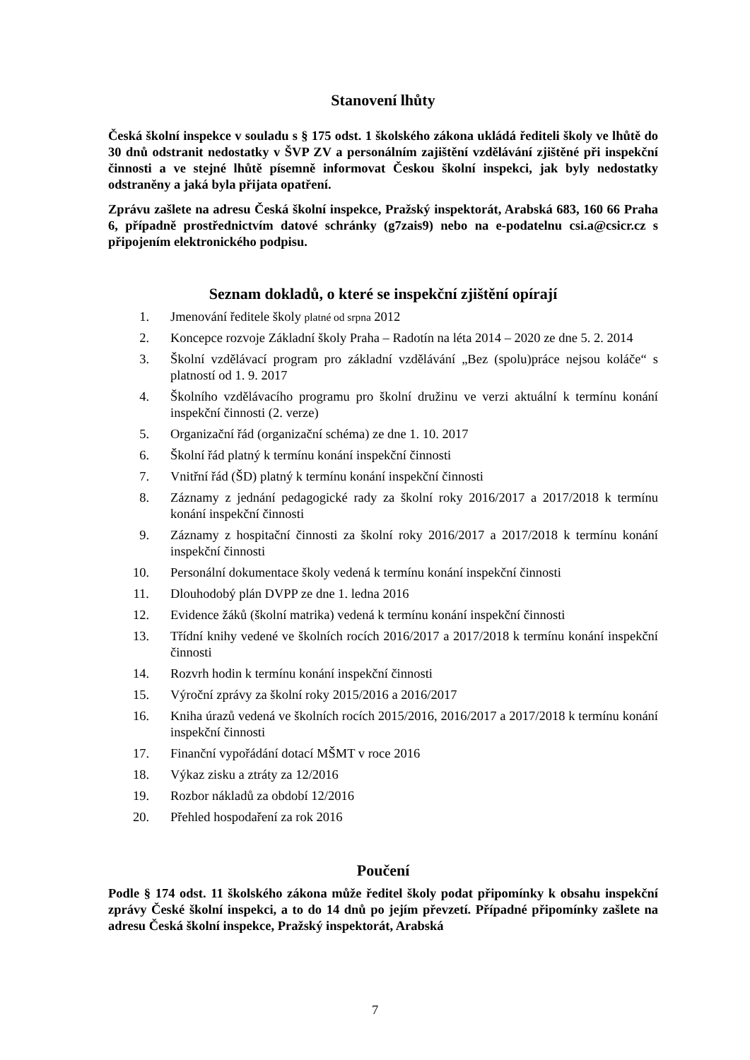Stanovení lhůty
Česká školní inspekce v souladu s § 175 odst. 1 školského zákona ukládá řediteli školy ve lhůtě do 30 dnů odstranit nedostatky v ŠVP ZV a personálním zajištění vzdělávání zjištěné při inspekční činnosti a ve stejné lhůtě písemně informovat Českou školní inspekci, jak byly nedostatky odstraněny a jaká byla přijata opatření.
Zprávu zašlete na adresu Česká školní inspekce, Pražský inspektorát, Arabská 683, 160 66 Praha 6, případně prostřednictvím datové schránky (g7zais9) nebo na e-podatelnu csi.a@csicr.cz s připojením elektronického podpisu.
Seznam dokladů, o které se inspekční zjištění opírají
1. Jmenování ředitele školy platné od srpna 2012
2. Koncepce rozvoje Základní školy Praha – Radotín na léta 2014 – 2020 ze dne 5. 2. 2014
3. Školní vzdělávací program pro základní vzdělávání „Bez (spolu)práce nejsou koláče“ s platností od 1. 9. 2017
4. Školního vzdělávacího programu pro školní družinu ve verzi aktuální k termínu konání inspekční činnosti (2. verze)
5. Organizační řád (organizační schéma) ze dne 1. 10. 2017
6. Školní řád platný k termínu konání inspekční činnosti
7. Vnitřní řád (ŠD) platný k termínu konání inspekční činnosti
8. Záznamy z jednání pedagogické rady za školní roky 2016/2017 a 2017/2018 k termínu konání inspekční činnosti
9. Záznamy z hospitační činnosti za školní roky 2016/2017 a 2017/2018 k termínu konání inspekční činnosti
10. Personální dokumentace školy vedená k termínu konání inspekční činnosti
11. Dlouhodobý plán DVPP ze dne 1. ledna 2016
12. Evidence žáků (školní matrika) vedená k termínu konání inspekční činnosti
13. Třídní knihy vedené ve školních rocích 2016/2017 a 2017/2018 k termínu konání inspekční činnosti
14. Rozvrh hodin k termínu konání inspekční činnosti
15. Výroční zprávy za školní roky 2015/2016 a 2016/2017
16. Kniha úrazů vedená ve školních rocích 2015/2016, 2016/2017 a 2017/2018 k termínu konání inspekční činnosti
17. Finanční vypořádání dotací MŠMT v roce 2016
18. Výkaz zisku a ztráty za 12/2016
19. Rozbor nákladů za období 12/2016
20. Přehled hospodaření za rok 2016
Poučení
Podle § 174 odst. 11 školského zákona může ředitel školy podat připomínky k obsahu inspekční zprávy České školní inspekci, a to do 14 dnů po jejím převzetí. Případné připomínky zašlete na adresu Česká školní inspekce, Pražský inspektorát, Arabská
7